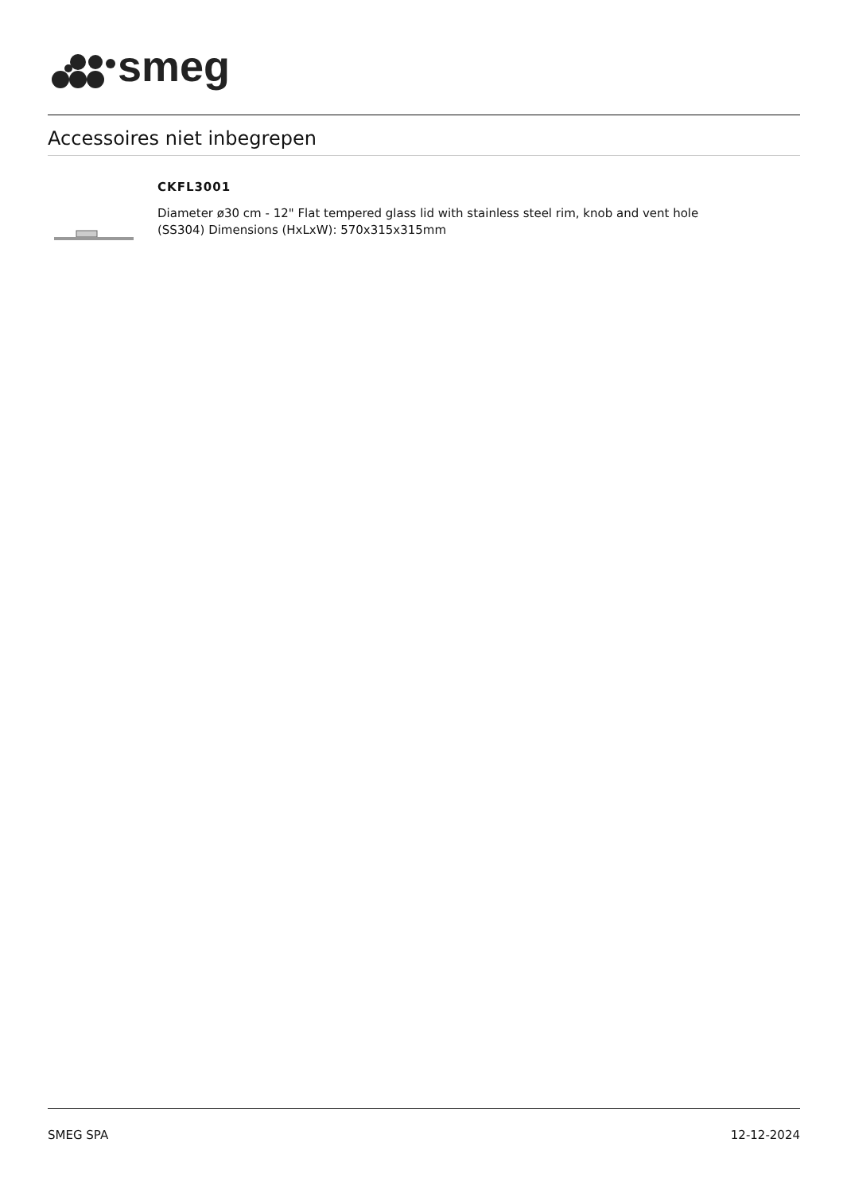smeg
Accessoires niet inbegrepen
CKFL3001
Diameter ø30 cm - 12" Flat tempered glass lid with stainless steel rim, knob and vent hole
(SS304) Dimensions (HxLxW): 570x315x315mm
SMEG SPA 12-12-2024